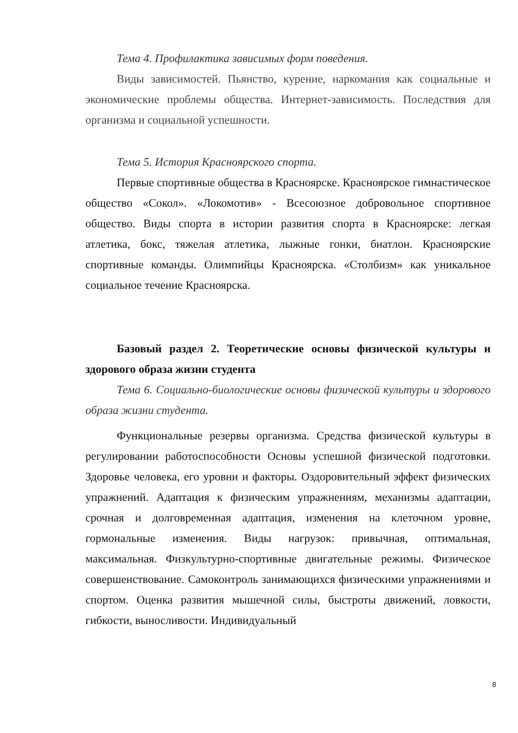Тема 4. Профилактика зависимых форм поведения.
Виды зависимостей. Пьянство, курение, наркомания как социальные и экономические проблемы общества. Интернет-зависимость. Последствия для организма и социальной успешности.
Тема 5. История Красноярского спорта.
Первые спортивные общества в Красноярске. Красноярское гимнастическое общество «Сокол». «Локомотив» - Всесоюзное добровольное спортивное общество. Виды спорта в истории развития спорта в Красноярске: легкая атлетика, бокс, тяжелая атлетика, лыжные гонки, биатлон. Красноярские спортивные команды. Олимпийцы Красноярска. «Столбизм» как уникальное социальное течение Красноярска.
Базовый раздел 2. Теоретические основы физической культуры и здорового образа жизни студента
Тема 6. Социально-биологические основы физической культуры и здорового образа жизни студента.
Функциональные резервы организма. Средства физической культуры в регулировании работоспособности Основы успешной физической подготовки. Здоровье человека, его уровни и факторы. Оздоровительный эффект физических упражнений. Адаптация к физическим упражнениям, механизмы адаптации, срочная и долговременная адаптация, изменения на клеточном уровне, гормональные изменения. Виды нагрузок: привычная, оптимальная, максимальная. Физкультурно-спортивные двигательные режимы. Физическое совершенствование. Самоконтроль занимающихся физическими упражнениями и спортом. Оценка развития мышечной силы, быстроты движений, ловкости, гибкости, выносливости. Индивидуальный
8